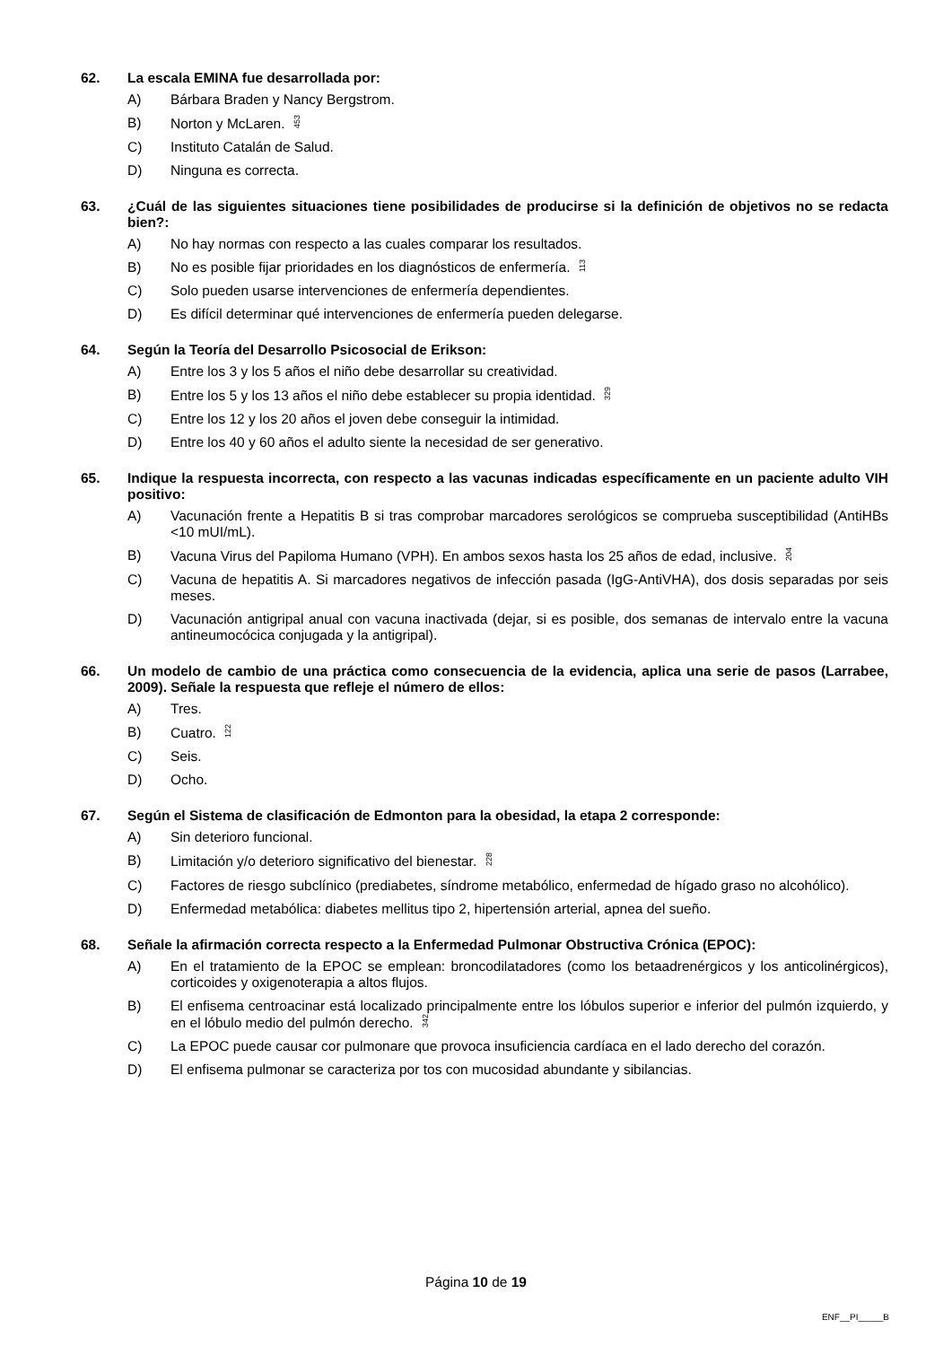62. La escala EMINA fue desarrollada por:
A) Bárbara Braden y Nancy Bergstrom.
B) Norton y McLaren. 453
C) Instituto Catalán de Salud.
D) Ninguna es correcta.
63. ¿Cuál de las siguientes situaciones tiene posibilidades de producirse si la definición de objetivos no se redacta bien?:
A) No hay normas con respecto a las cuales comparar los resultados.
B) No es posible fijar prioridades en los diagnósticos de enfermería. 113
C) Solo pueden usarse intervenciones de enfermería dependientes.
D) Es difícil determinar qué intervenciones de enfermería pueden delegarse.
64. Según la Teoría del Desarrollo Psicosocial de Erikson:
A) Entre los 3 y los 5 años el niño debe desarrollar su creatividad.
B) Entre los 5 y los 13 años el niño debe establecer su propia identidad. 329
C) Entre los 12 y los 20 años el joven debe conseguir la intimidad.
D) Entre los 40 y 60 años el adulto siente la necesidad de ser generativo.
65. Indique la respuesta incorrecta, con respecto a las vacunas indicadas específicamente en un paciente adulto VIH positivo:
A) Vacunación frente a Hepatitis B si tras comprobar marcadores serológicos se comprueba susceptibilidad (AntiHBs <10 mUI/mL).
B) Vacuna Virus del Papiloma Humano (VPH). En ambos sexos hasta los 25 años de edad, inclusive. 204
C) Vacuna de hepatitis A. Si marcadores negativos de infección pasada (IgG-AntiVHA), dos dosis separadas por seis meses.
D) Vacunación antigripal anual con vacuna inactivada (dejar, si es posible, dos semanas de intervalo entre la vacuna antineumocócica conjugada y la antigripal).
66. Un modelo de cambio de una práctica como consecuencia de la evidencia, aplica una serie de pasos (Larrabee, 2009). Señale la respuesta que refleje el número de ellos:
A) Tres.
B) Cuatro. 122
C) Seis.
D) Ocho.
67. Según el Sistema de clasificación de Edmonton para la obesidad, la etapa 2 corresponde:
A) Sin deterioro funcional.
B) Limitación y/o deterioro significativo del bienestar. 228
C) Factores de riesgo subclínico (prediabetes, síndrome metabólico, enfermedad de hígado graso no alcohólico).
D) Enfermedad metabólica: diabetes mellitus tipo 2, hipertensión arterial, apnea del sueño.
68. Señale la afirmación correcta respecto a la Enfermedad Pulmonar Obstructiva Crónica (EPOC):
A) En el tratamiento de la EPOC se emplean: broncodilatadores (como los betaadrenérgicos y los anticolinérgicos), corticoides y oxigenoterapia a altos flujos.
B) El enfisema centroacinar está localizado principalmente entre los lóbulos superior e inferior del pulmón izquierdo, y en el lóbulo medio del pulmón derecho. 342
C) La EPOC puede causar cor pulmonare que provoca insuficiencia cardíaca en el lado derecho del corazón.
D) El enfisema pulmonar se caracteriza por tos con mucosidad abundante y sibilancias.
Página 10 de 19
ENF__PI_____B